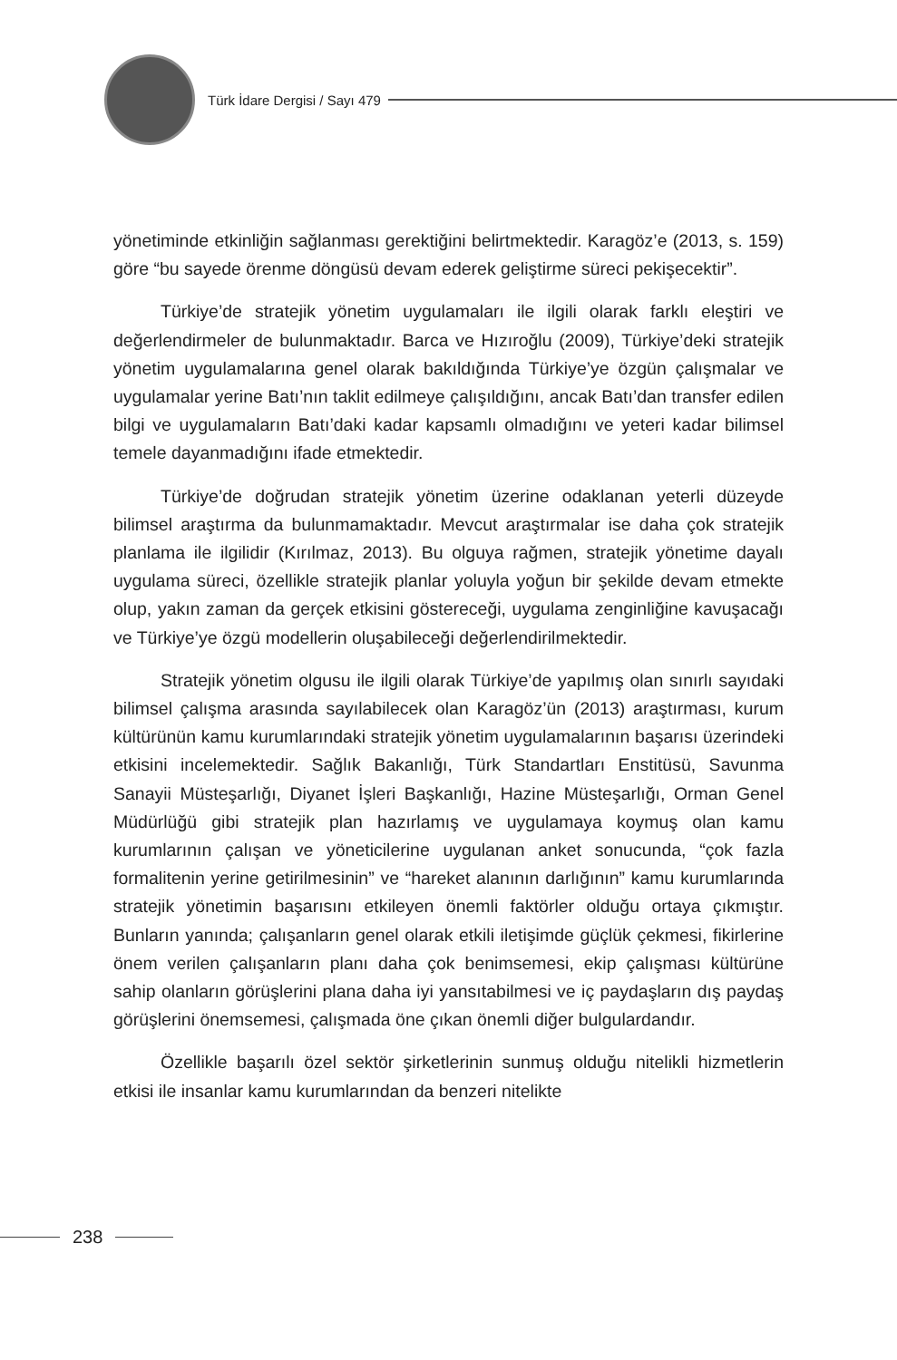Türk İdare Dergisi / Sayı 479
yönetiminde etkinliğin sağlanması gerektiğini belirtmektedir. Karagöz’e (2013, s. 159) göre “bu sayede örenme döngüsü devam ederek geliştirme süreci pekişecektir”.
Türkiye’de stratejik yönetim uygulamaları ile ilgili olarak farklı eleştiri ve değerlendirmeler de bulunmaktadır. Barca ve Hızıroğlu (2009), Türkiye’deki stratejik yönetim uygulamalarına genel olarak bakıldığında Türkiye’ye özgün çalışmalar ve uygulamalar yerine Batı’nın taklit edilmeye çalışıldığını, ancak Batı’dan transfer edilen bilgi ve uygulamaların Batı’daki kadar kapsamlı olmadığını ve yeteri kadar bilimsel temele dayanmadığını ifade etmektedir.
Türkiye’de doğrudan stratejik yönetim üzerine odaklanan yeterli düzeyde bilimsel araştırma da bulunmamaktadır. Mevcut araştırmalar ise daha çok stratejik planlama ile ilgilidir (Kırılmaz, 2013). Bu olguya rağmen, stratejik yönetime dayalı uygulama süreci, özellikle stratejik planlar yoluyla yoğun bir şekilde devam etmekte olup, yakın zaman da gerçek etkisini göstereceği, uygulama zenginliğine kavuşacağı ve Türkiye’ye özgü modellerin oluşabileceği değerlendirilmektedir.
Stratejik yönetim olgusu ile ilgili olarak Türkiye’de yapılmış olan sınırlı sayıdaki bilimsel çalışma arasında sayılabilecek olan Karagöz’ün (2013) araştırması, kurum kültürünün kamu kurumlarındaki stratejik yönetim uygulamalarının başarısı üzerindeki etkisini incelemektedir. Sağlık Bakanlığı, Türk Standartları Enstitüsü, Savunma Sanayii Müsteşarlığı, Diyanet İşleri Başkanlığı, Hazine Müsteşarlığı, Orman Genel Müdürlüğü gibi stratejik plan hazırlamış ve uygulamaya koymuş olan kamu kurumlarının çalışan ve yöneticilerine uygulanan anket sonucunda, “çok fazla formalitenin yerine getirilmesinin” ve “hareket alanının darlığının” kamu kurumlarında stratejik yönetimin başarısını etkileyen önemli faktörler olduğu ortaya çıkmıştır. Bunların yanında; çalışanların genel olarak etkili iletişimde güçlük çekmesi, fikirlerine önem verilen çalışanların planı daha çok benimsemesi, ekip çalışması kültürüne sahip olanların görüşlerini plana daha iyi yansıtabilmesi ve iç paydaşların dış paydaş görüşlerini önemsemesi, çalışmada öne çıkan önemli diğer bulgulardandır.
Özellikle başarılı özel sektör şirketlerinin sunmuş olduğu nitelikli hizmetlerin etkisi ile insanlar kamu kurumlarından da benzeri nitelikte
238